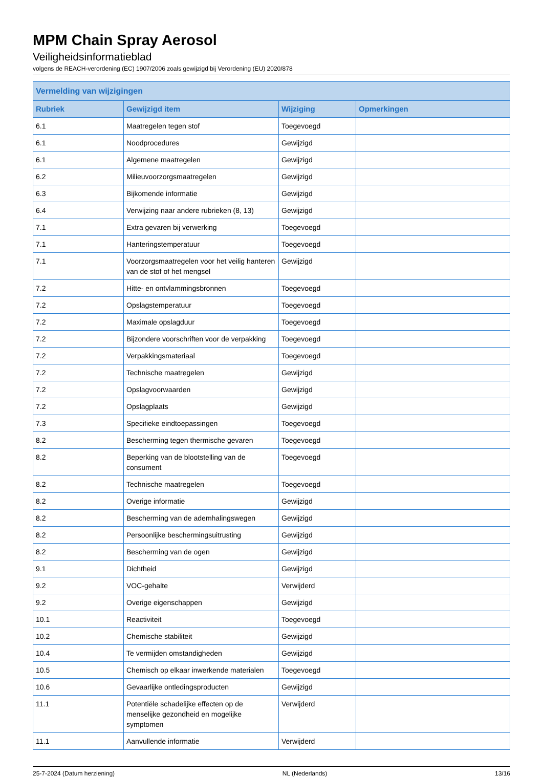MPM Chain Spray Aerosol
Veiligheidsinformatieblad
volgens de REACH-verordening (EC) 1907/2006 zoals gewijzigd bij Verordening (EU) 2020/878
| Vermelding van wijzigingen | | | |
| --- | --- | --- | --- |
| Rubriek | Gewijzigd item | Wijziging | Opmerkingen |
| 6.1 | Maatregelen tegen stof | Toegevoegd | |
| 6.1 | Noodprocedures | Gewijzigd | |
| 6.1 | Algemene maatregelen | Gewijzigd | |
| 6.2 | Milieuvoorzorgsmaatregelen | Gewijzigd | |
| 6.3 | Bijkomende informatie | Gewijzigd | |
| 6.4 | Verwijzing naar andere rubrieken (8, 13) | Gewijzigd | |
| 7.1 | Extra gevaren bij verwerking | Toegevoegd | |
| 7.1 | Hanteringstemperatuur | Toegevoegd | |
| 7.1 | Voorzorgsmaatregelen voor het veilig hanteren van de stof of het mengsel | Gewijzigd | |
| 7.2 | Hitte- en ontvlammingsbronnen | Toegevoegd | |
| 7.2 | Opslagstemperatuur | Toegevoegd | |
| 7.2 | Maximale opslagduur | Toegevoegd | |
| 7.2 | Bijzondere voorschriften voor de verpakking | Toegevoegd | |
| 7.2 | Verpakkingsmateriaal | Toegevoegd | |
| 7.2 | Technische maatregelen | Gewijzigd | |
| 7.2 | Opslagvoorwaarden | Gewijzigd | |
| 7.2 | Opslagplaats | Gewijzigd | |
| 7.3 | Specifieke eindtoepassingen | Toegevoegd | |
| 8.2 | Bescherming tegen thermische gevaren | Toegevoegd | |
| 8.2 | Beperking van de blootstelling van de consument | Toegevoegd | |
| 8.2 | Technische maatregelen | Toegevoegd | |
| 8.2 | Overige informatie | Gewijzigd | |
| 8.2 | Bescherming van de ademhalingswegen | Gewijzigd | |
| 8.2 | Persoonlijke beschermingsuitrusting | Gewijzigd | |
| 8.2 | Bescherming van de ogen | Gewijzigd | |
| 9.1 | Dichtheid | Gewijzigd | |
| 9.2 | VOC-gehalte | Verwijderd | |
| 9.2 | Overige eigenschappen | Gewijzigd | |
| 10.1 | Reactiviteit | Toegevoegd | |
| 10.2 | Chemische stabiliteit | Gewijzigd | |
| 10.4 | Te vermijden omstandigheden | Gewijzigd | |
| 10.5 | Chemisch op elkaar inwerkende materialen | Toegevoegd | |
| 10.6 | Gevaarlijke ontledingsproducten | Gewijzigd | |
| 11.1 | Potentiële schadelijke effecten op de menselijke gezondheid en mogelijke symptomen | Verwijderd | |
| 11.1 | Aanvullende informatie | Verwijderd | |
25-7-2024 (Datum herziening) NL (Nederlands) 13/16